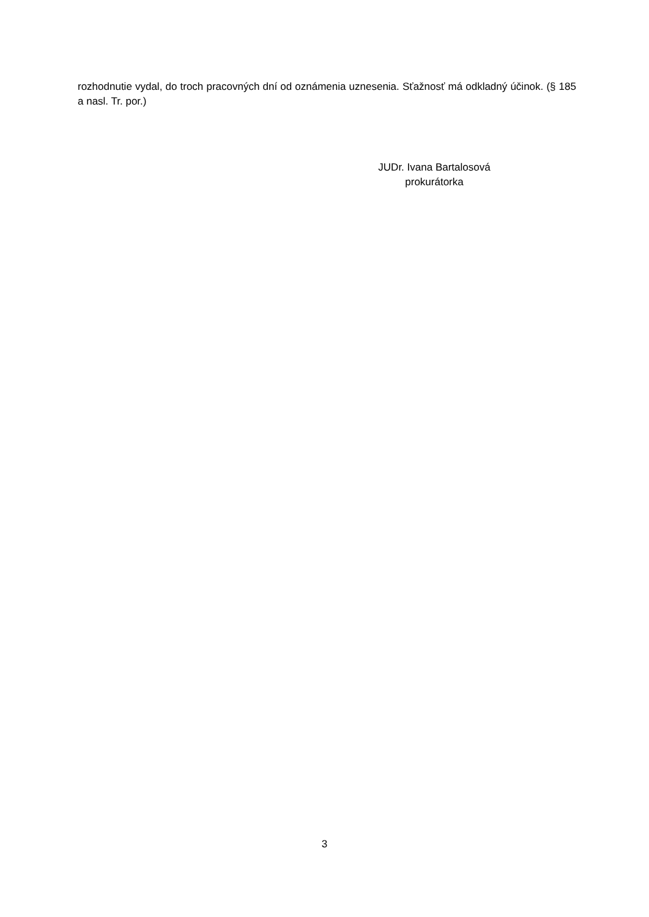rozhodnutie vydal, do troch pracovných dní od oznámenia uznesenia. Sťažnosť má odkladný účinok. (§ 185 a nasl. Tr. por.)
JUDr. Ivana Bartalosová
prokurátorka
3